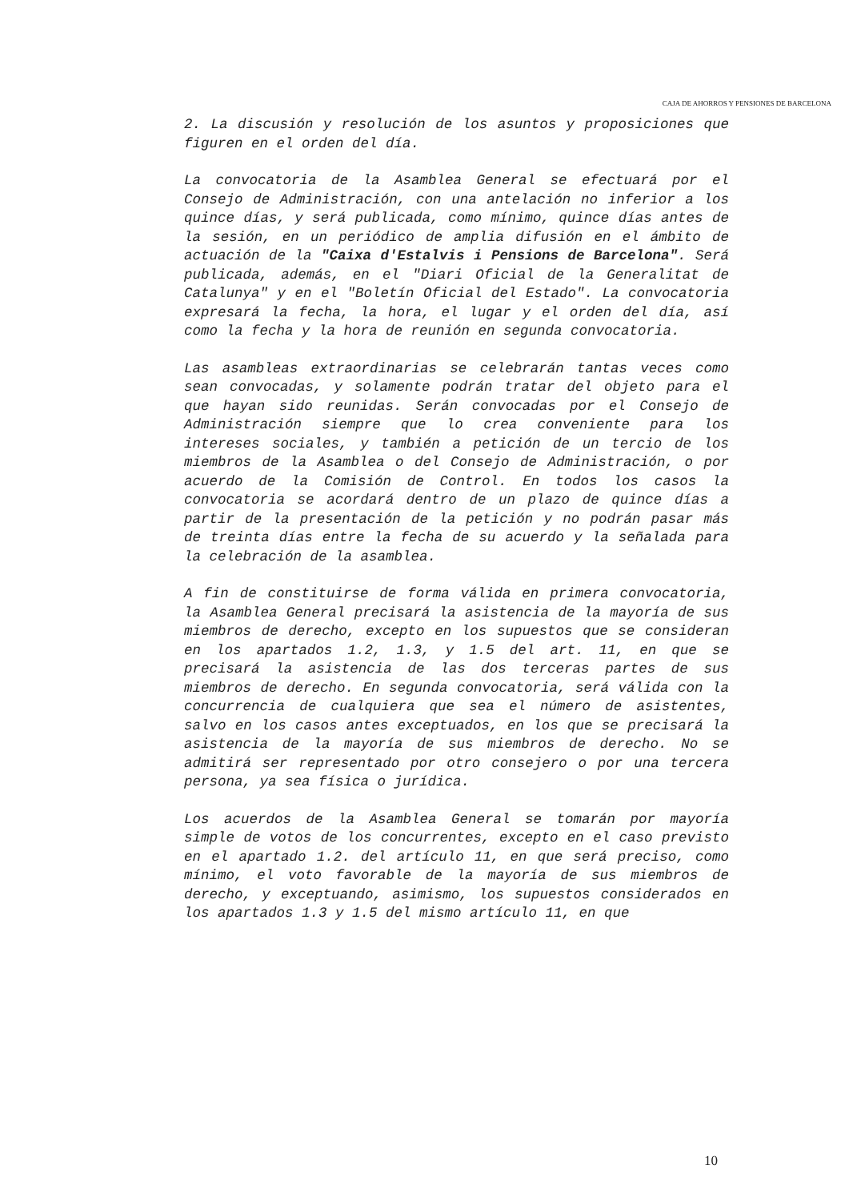CAJA DE AHORROS Y PENSIONES DE BARCELONA
2. La discusión y resolución de los asuntos y proposiciones que figuren en el orden del día.
La convocatoria de la Asamblea General se efectuará por el Consejo de Administración, con una antelación no inferior a los quince días, y será publicada, como mínimo, quince días antes de la sesión, en un periódico de amplia difusión en el ámbito de actuación de la "Caixa d'Estalvis i Pensions de Barcelona". Será publicada, además, en el "Diari Oficial de la Generalitat de Catalunya" y en el "Boletín Oficial del Estado". La convocatoria expresará la fecha, la hora, el lugar y el orden del día, así como la fecha y la hora de reunión en segunda convocatoria.
Las asambleas extraordinarias se celebrarán tantas veces como sean convocadas, y solamente podrán tratar del objeto para el que hayan sido reunidas. Serán convocadas por el Consejo de Administración siempre que lo crea conveniente para los intereses sociales, y también a petición de un tercio de los miembros de la Asamblea o del Consejo de Administración, o por acuerdo de la Comisión de Control. En todos los casos la convocatoria se acordará dentro de un plazo de quince días a partir de la presentación de la petición y no podrán pasar más de treinta días entre la fecha de su acuerdo y la señalada para la celebración de la asamblea.
A fin de constituirse de forma válida en primera convocatoria, la Asamblea General precisará la asistencia de la mayoría de sus miembros de derecho, excepto en los supuestos que se consideran en los apartados 1.2, 1.3, y 1.5 del art. 11, en que se precisará la asistencia de las dos terceras partes de sus miembros de derecho. En segunda convocatoria, será válida con la concurrencia de cualquiera que sea el número de asistentes, salvo en los casos antes exceptuados, en los que se precisará la asistencia de la mayoría de sus miembros de derecho. No se admitirá ser representado por otro consejero o por una tercera persona, ya sea física o jurídica.
Los acuerdos de la Asamblea General se tomarán por mayoría simple de votos de los concurrentes, excepto en el caso previsto en el apartado 1.2. del artículo 11, en que será preciso, como mínimo, el voto favorable de la mayoría de sus miembros de derecho, y exceptuando, asimismo, los supuestos considerados en los apartados 1.3 y 1.5 del mismo artículo 11, en que
10